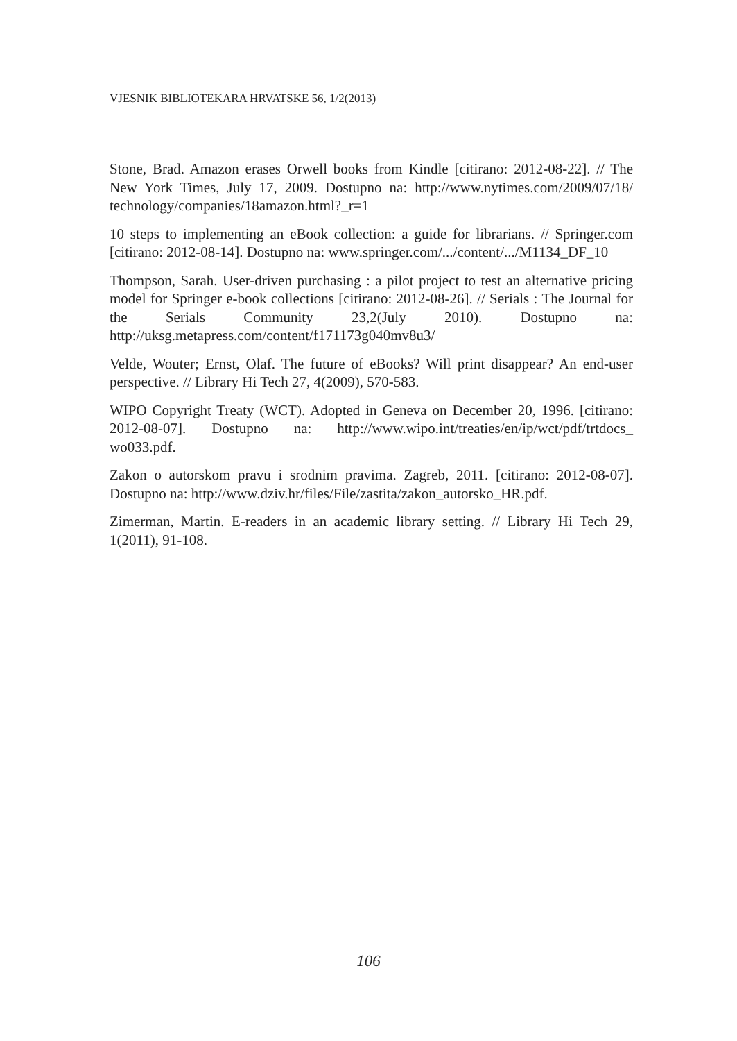VJESNIK BIBLIOTEKARA HRVATSKE 56, 1/2(2013)
Stone, Brad. Amazon erases Orwell books from Kindle [citirano: 2012-08-22]. // The New York Times, July 17, 2009. Dostupno na: http://www.nytimes.com/2009/07/18/ technology/companies/18amazon.html?_r=1
10 steps to implementing an eBook collection: a guide for librarians. // Springer.com [citirano: 2012-08-14]. Dostupno na: www.springer.com/.../content/.../M1134_DF_10
Thompson, Sarah. User-driven purchasing : a pilot project to test an alternative pricing model for Springer e-book collections [citirano: 2012-08-26]. // Serials : The Journal for the Serials Community 23,2(July 2010). Dostupno na: http://uksg.metapress.com/content/f171173g040mv8u3/
Velde, Wouter; Ernst, Olaf. The future of eBooks? Will print disappear? An end-user perspective. // Library Hi Tech 27, 4(2009), 570-583.
WIPO Copyright Treaty (WCT). Adopted in Geneva on December 20, 1996. [citirano: 2012-08-07]. Dostupno na: http://www.wipo.int/treaties/en/ip/wct/pdf/trtdocs_ wo033.pdf.
Zakon o autorskom pravu i srodnim pravima. Zagreb, 2011. [citirano: 2012-08-07]. Dostupno na: http://www.dziv.hr/files/File/zastita/zakon_autorsko_HR.pdf.
Zimerman, Martin. E-readers in an academic library setting. // Library Hi Tech 29, 1(2011), 91-108.
106